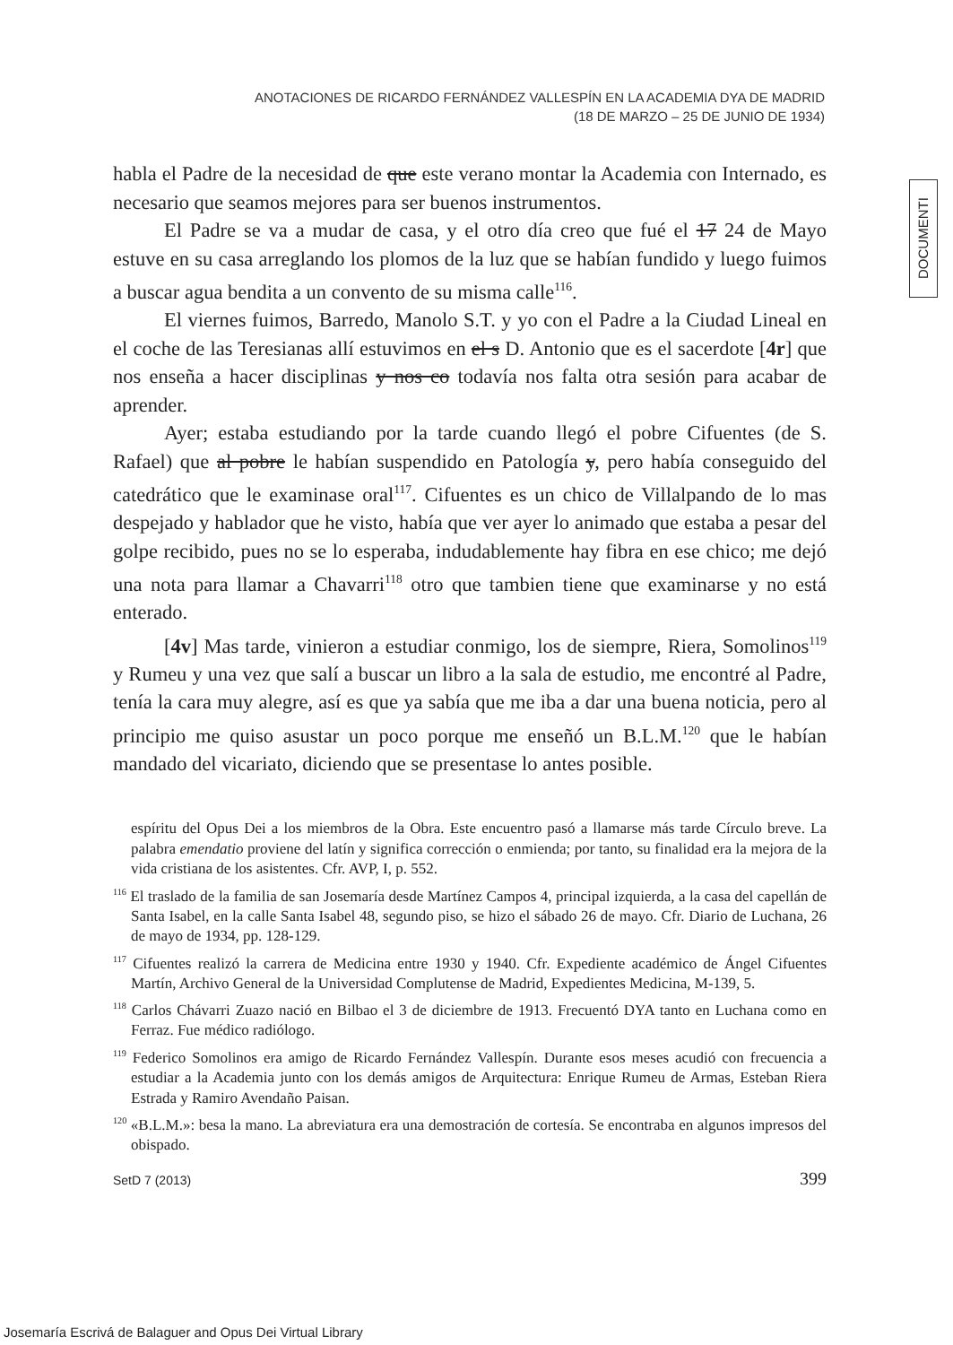ANOTACIONES DE RICARDO FERNÁNDEZ VALLESPÍN EN LA ACADEMIA DYA DE MADRID
(18 DE MARZO – 25 DE JUNIO DE 1934)
DOCUMENTI
habla el Padre de la necesidad de que este verano montar la Academia con Internado, es necesario que seamos mejores para ser buenos instrumentos.
El Padre se va a mudar de casa, y el otro día creo que fué el 17 24 de Mayo estuve en su casa arreglando los plomos de la luz que se habían fundido y luego fuimos a buscar agua bendita a un convento de su misma calle<sup>116</sup>.
El viernes fuimos, Barredo, Manolo S.T. y yo con el Padre a la Ciudad Lineal en el coche de las Teresianas allí estuvimos en el s D. Antonio que es el sacerdote [4r] que nos enseña a hacer disciplinas y nos co todavía nos falta otra sesión para acabar de aprender.
Ayer; estaba estudiando por la tarde cuando llegó el pobre Cifuentes (de S. Rafael) que al pobre le habían suspendido en Patología y, pero había conseguido del catedrático que le examinase oral<sup>117</sup>. Cifuentes es un chico de Villalpando de lo mas despejado y hablador que he visto, había que ver ayer lo animado que estaba a pesar del golpe recibido, pues no se lo esperaba, indudablemente hay fibra en ese chico; me dejó una nota para llamar a Chavarri<sup>118</sup> otro que tambien tiene que examinarse y no está enterado.
[4v] Mas tarde, vinieron a estudiar conmigo, los de siempre, Riera, Somolinos<sup>119</sup> y Rumeu y una vez que salí a buscar un libro a la sala de estudio, me encontré al Padre, tenía la cara muy alegre, así es que ya sabía que me iba a dar una buena noticia, pero al principio me quiso asustar un poco porque me enseñó un B.L.M.<sup>120</sup> que le habían mandado del vicariato, diciendo que se presentase lo antes posible.
espíritu del Opus Dei a los miembros de la Obra. Este encuentro pasó a llamarse más tarde Círculo breve. La palabra emendatio proviene del latín y significa corrección o enmienda; por tanto, su finalidad era la mejora de la vida cristiana de los asistentes. Cfr. AVP, I, p. 552.
<sup>116</sup> El traslado de la familia de san Josemaría desde Martínez Campos 4, principal izquierda, a la casa del capellán de Santa Isabel, en la calle Santa Isabel 48, segundo piso, se hizo el sábado 26 de mayo. Cfr. Diario de Luchana, 26 de mayo de 1934, pp. 128-129.
<sup>117</sup> Cifuentes realizó la carrera de Medicina entre 1930 y 1940. Cfr. Expediente académico de Ángel Cifuentes Martín, Archivo General de la Universidad Complutense de Madrid, Expedientes Medicina, M-139, 5.
<sup>118</sup> Carlos Chávarri Zuazo nació en Bilbao el 3 de diciembre de 1913. Frecuentó DYA tanto en Luchana como en Ferraz. Fue médico radiólogo.
<sup>119</sup> Federico Somolinos era amigo de Ricardo Fernández Vallespín. Durante esos meses acudió con frecuencia a estudiar a la Academia junto con los demás amigos de Arquitectura: Enrique Rumeu de Armas, Esteban Riera Estrada y Ramiro Avendaño Paisan.
<sup>120</sup> «B.L.M.»: besa la mano. La abreviatura era una demostración de cortesía. Se encontraba en algunos impresos del obispado.
SetD 7 (2013) 399
Josemaría Escrivá de Balaguer and Opus Dei Virtual Library